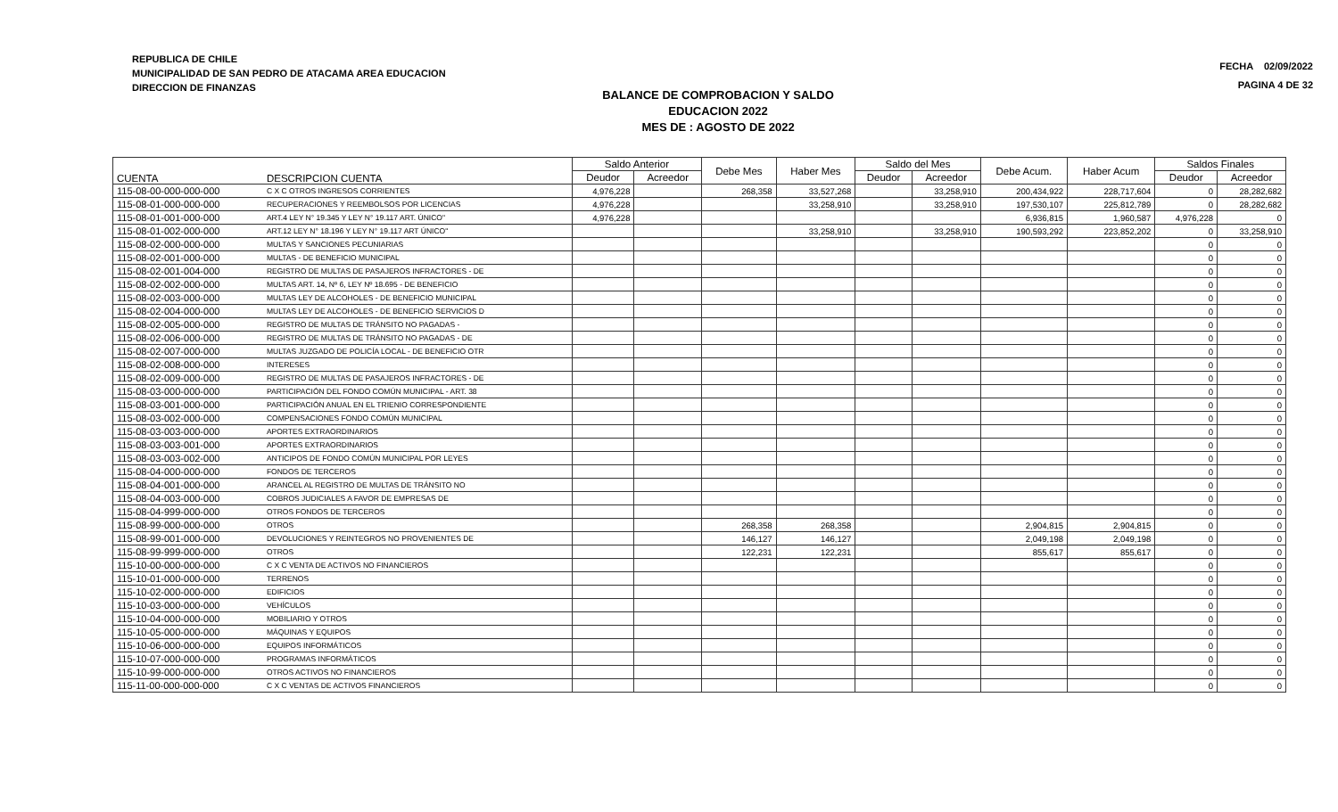REPUBLICA DE CHILE
MUNICIPALIDAD DE SAN PEDRO DE ATACAMA AREA EDUCACION
DIRECCION DE FINANZAS
FECHA 02/09/2022
PAGINA 4 DE 32
BALANCE DE COMPROBACION Y SALDO
EDUCACION 2022
MES DE : AGOSTO DE 2022
| CUENTA | DESCRIPCION CUENTA | Saldo Anterior | | Debe Mes | Haber Mes | Saldo del Mes | | Debe Acum. | Haber Acum | Saldos Finales | |
| --- | --- | --- | --- | --- | --- | --- | --- | --- | --- | --- | --- |
| | | Deudor | Acreedor | | | Deudor | Acreedor | | | Deudor | Acreedor |
| 115-08-00-000-000-000 | C X C OTROS INGRESOS CORRIENTES | 4,976,228 | | 268,358 | 33,527,268 | | 33,258,910 | 200,434,922 | 228,717,604 | 0 | 28,282,682 |
| 115-08-01-000-000-000 | RECUPERACIONES Y REEMBOLSOS POR LICENCIAS | 4,976,228 | | | 33,258,910 | | 33,258,910 | 197,530,107 | 225,812,789 | 0 | 28,282,682 |
| 115-08-01-001-000-000 | ART.4 LEY N° 19.345 Y LEY N° 19.117 ART. ÚNICO" | 4,976,228 | | | | | | 6,936,815 | 1,960,587 | 4,976,228 | 0 |
| 115-08-01-002-000-000 | ART.12 LEY N° 18.196 Y LEY N° 19.117 ART ÚNICO" | | | | 33,258,910 | | 33,258,910 | 190,593,292 | 223,852,202 | 0 | 33,258,910 |
| 115-08-02-000-000-000 | MULTAS Y SANCIONES PECUNIARIAS | | | | | | | | | 0 | 0 |
| 115-08-02-001-000-000 | MULTAS - DE BENEFICIO MUNICIPAL | | | | | | | | | 0 | 0 |
| 115-08-02-001-004-000 | REGISTRO DE MULTAS DE PASAJEROS INFRACTORES - DE | | | | | | | | | 0 | 0 |
| 115-08-02-002-000-000 | MULTAS ART. 14, Nº 6, LEY Nº 18.695 - DE BENEFICIO | | | | | | | | | 0 | 0 |
| 115-08-02-003-000-000 | MULTAS LEY DE ALCOHOLES - DE BENEFICIO MUNICIPAL | | | | | | | | | 0 | 0 |
| 115-08-02-004-000-000 | MULTAS LEY DE ALCOHOLES - DE BENEFICIO SERVICIOS D | | | | | | | | | 0 | 0 |
| 115-08-02-005-000-000 | REGISTRO DE MULTAS DE TRÁNSITO NO PAGADAS - | | | | | | | | | 0 | 0 |
| 115-08-02-006-000-000 | REGISTRO DE MULTAS DE TRÁNSITO NO PAGADAS - DE | | | | | | | | | 0 | 0 |
| 115-08-02-007-000-000 | MULTAS JUZGADO DE POLICÍA LOCAL - DE BENEFICIO OTR | | | | | | | | | 0 | 0 |
| 115-08-02-008-000-000 | INTERESES | | | | | | | | | 0 | 0 |
| 115-08-02-009-000-000 | REGISTRO DE MULTAS DE PASAJEROS INFRACTORES - DE | | | | | | | | | 0 | 0 |
| 115-08-03-000-000-000 | PARTICIPACIÓN DEL FONDO COMÚN MUNICIPAL - ART. 38 | | | | | | | | | 0 | 0 |
| 115-08-03-001-000-000 | PARTICIPACIÓN ANUAL EN EL TRIENIO CORRESPONDIENTE | | | | | | | | | 0 | 0 |
| 115-08-03-002-000-000 | COMPENSACIONES FONDO COMÚN MUNICIPAL | | | | | | | | | 0 | 0 |
| 115-08-03-003-000-000 | APORTES EXTRAORDINARIOS | | | | | | | | | 0 | 0 |
| 115-08-03-003-001-000 | APORTES EXTRAORDINARIOS | | | | | | | | | 0 | 0 |
| 115-08-03-003-002-000 | ANTICIPOS DE FONDO COMÚN MUNICIPAL POR LEYES | | | | | | | | | 0 | 0 |
| 115-08-04-000-000-000 | FONDOS DE TERCEROS | | | | | | | | | 0 | 0 |
| 115-08-04-001-000-000 | ARANCEL AL REGISTRO DE MULTAS DE TRÁNSITO NO | | | | | | | | | 0 | 0 |
| 115-08-04-003-000-000 | COBROS JUDICIALES A FAVOR DE EMPRESAS DE | | | | | | | | | 0 | 0 |
| 115-08-04-999-000-000 | OTROS FONDOS DE TERCEROS | | | | | | | | | 0 | 0 |
| 115-08-99-000-000-000 | OTROS | | | 268,358 | 268,358 | | | 2,904,815 | 2,904,815 | 0 | 0 |
| 115-08-99-001-000-000 | DEVOLUCIONES Y REINTEGROS NO PROVENIENTES DE | | | 146,127 | 146,127 | | | 2,049,198 | 2,049,198 | 0 | 0 |
| 115-08-99-999-000-000 | OTROS | | | 122,231 | 122,231 | | | 855,617 | 855,617 | 0 | 0 |
| 115-10-00-000-000-000 | C X C VENTA DE ACTIVOS NO FINANCIEROS | | | | | | | | | 0 | 0 |
| 115-10-01-000-000-000 | TERRENOS | | | | | | | | | 0 | 0 |
| 115-10-02-000-000-000 | EDIFICIOS | | | | | | | | | 0 | 0 |
| 115-10-03-000-000-000 | VEHÍCULOS | | | | | | | | | 0 | 0 |
| 115-10-04-000-000-000 | MOBILIARIO Y OTROS | | | | | | | | | 0 | 0 |
| 115-10-05-000-000-000 | MÁQUINAS Y EQUIPOS | | | | | | | | | 0 | 0 |
| 115-10-06-000-000-000 | EQUIPOS INFORMÁTICOS | | | | | | | | | 0 | 0 |
| 115-10-07-000-000-000 | PROGRAMAS INFORMÁTICOS | | | | | | | | | 0 | 0 |
| 115-10-99-000-000-000 | OTROS ACTIVOS NO FINANCIEROS | | | | | | | | | 0 | 0 |
| 115-11-00-000-000-000 | C X C VENTAS DE ACTIVOS FINANCIEROS | | | | | | | | | 0 | 0 |